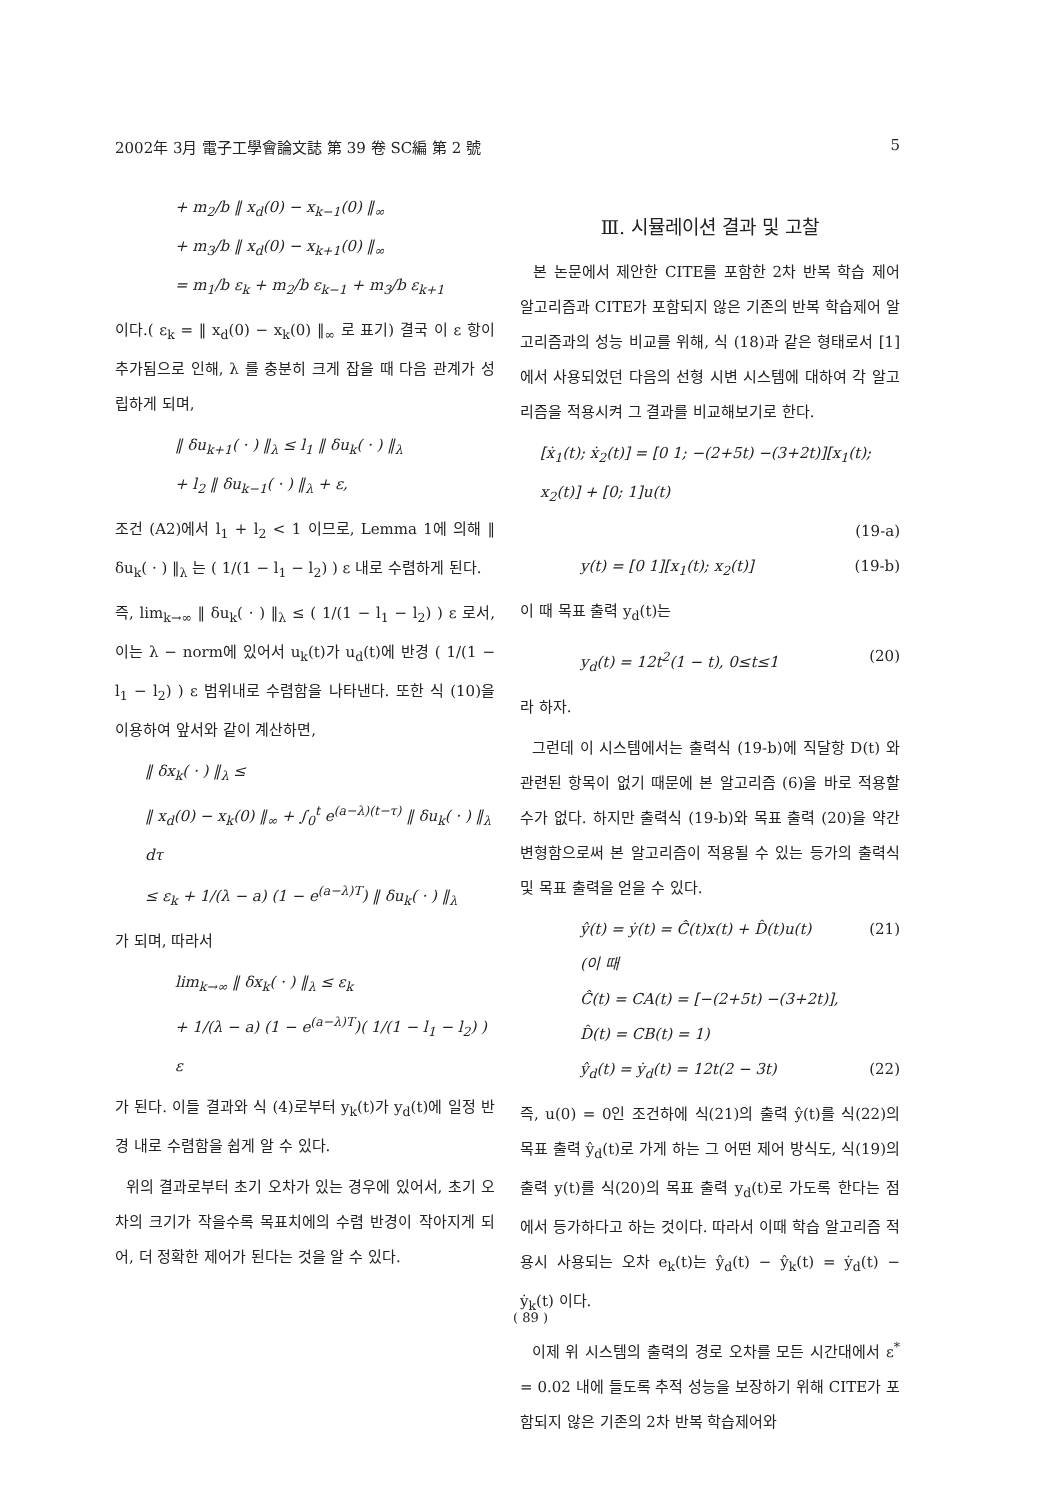2002年 3月 電子工學會論文誌 第 39 卷 SC編 第 2 號 5
+ m<sub>2</sub>/b ‖ x<sub>d</sub>(0) − x<sub>k−1</sub>(0) ‖<sub>∞</sub>
+ m<sub>3</sub>/b ‖ x<sub>d</sub>(0) − x<sub>k+1</sub>(0) ‖<sub>∞</sub>
= m<sub>1</sub>/b ε<sub>k</sub> + m<sub>2</sub>/b ε<sub>k−1</sub> + m<sub>3</sub>/b ε<sub>k+1</sub>
이다.( ε<sub>k</sub> = ‖ x<sub>d</sub>(0) − x<sub>k</sub>(0) ‖<sub>∞</sub> 로 표기) 결국 이 ε 항이 추가됨으로 인해, λ 를 충분히 크게 잡을 때 다음 관계가 성립하게 되며,
‖ δu<sub>k+1</sub>( · ) ‖<sub>λ</sub> ≤ l<sub>1</sub> ‖ δu<sub>k</sub>( · ) ‖<sub>λ</sub>
+ l<sub>2</sub> ‖ δu<sub>k−1</sub>( · ) ‖<sub>λ</sub> + ε,
조건 (A2)에서 l<sub>1</sub> + l<sub>2</sub> < 1 이므로, Lemma 1에 의해 ‖ δu<sub>k</sub>( · ) ‖<sub>λ</sub> 는 ( 1/(1 − l<sub>1</sub> − l<sub>2</sub>) ) ε 내로 수렴하게 된다.
즉, lim<sub>k→∞</sub> ‖ δu<sub>k</sub>( · ) ‖<sub>λ</sub> ≤ ( 1/(1 − l<sub>1</sub> − l<sub>2</sub>) ) ε 로서, 이는 λ − norm에 있어서 u<sub>k</sub>(t)가 u<sub>d</sub>(t)에 반경 ( 1/(1 − l<sub>1</sub> − l<sub>2</sub>) ) ε 범위내로 수렴함을 나타낸다. 또한 식 (10)을 이용하여 앞서와 같이 계산하면,
‖ δx<sub>k</sub>( · ) ‖<sub>λ</sub> ≤
‖ x<sub>d</sub>(0) − x<sub>k</sub>(0) ‖<sub>∞</sub> + ∫<sub>0</sub><sup>t</sup> e<sup>(a−λ)(t−τ)</sup> ‖ δu<sub>k</sub>( · ) ‖<sub>λ</sub> dτ
≤ ε<sub>k</sub> + 1/(λ − a) (1 − e<sup>(a−λ)T</sup>) ‖ δu<sub>k</sub>( · ) ‖<sub>λ</sub>
가 되며, 따라서
lim<sub>k→∞</sub> ‖ δx<sub>k</sub>( · ) ‖<sub>λ</sub> ≤ ε<sub>k</sub>
+ 1/(λ − a) (1 − e<sup>(a−λ)T</sup>)( 1/(1 − l<sub>1</sub> − l<sub>2</sub>) ) ε
가 된다. 이들 결과와 식 (4)로부터 y<sub>k</sub>(t)가 y<sub>d</sub>(t)에 일정 반경 내로 수렴함을 쉽게 알 수 있다.
위의 결과로부터 초기 오차가 있는 경우에 있어서, 초기 오차의 크기가 작을수록 목표치에의 수렴 반경이 작아지게 되어, 더 정확한 제어가 된다는 것을 알 수 있다.
Ⅲ. 시뮬레이션 결과 및 고찰
본 논문에서 제안한 CITE를 포함한 2차 반복 학습 제어 알고리즘과 CITE가 포함되지 않은 기존의 반복 학습제어 알고리즘과의 성능 비교를 위해, 식 (18)과 같은 형태로서 [1]에서 사용되었던 다음의 선형 시변 시스템에 대하여 각 알고리즘을 적용시켜 그 결과를 비교해보기로 한다.
[ẋ<sub>1</sub>(t); ẋ<sub>2</sub>(t)] = [0 1; −(2+5t) −(3+2t)][x<sub>1</sub>(t); x<sub>2</sub>(t)] + [0; 1]u(t)
(19-a)
y(t) = [0 1][x<sub>1</sub>(t); x<sub>2</sub>(t)] (19-b)
이 때 목표 출력 y<sub>d</sub>(t)는
y<sub>d</sub>(t) = 12t<sup>2</sup>(1 − t), 0≤t≤1 (20)
라 하자.
그런데 이 시스템에서는 출력식 (19-b)에 직달항 D(t) 와 관련된 항목이 없기 때문에 본 알고리즘 (6)을 바로 적용할 수가 없다. 하지만 출력식 (19-b)와 목표 출력 (20)을 약간 변형함으로써 본 알고리즘이 적용될 수 있는 등가의 출력식 및 목표 출력을 얻을 수 있다.
ŷ(t) = ẏ(t) = Ĉ(t)x(t) + D̂(t)u(t) (21)
(이 때
Ĉ(t) = CA(t) = [−(2+5t) −(3+2t)],
D̂(t) = CB(t) = 1)
ŷ<sub>d</sub>(t) = ẏ<sub>d</sub>(t) = 12t(2 − 3t) (22)
즉, u(0) = 0인 조건하에 식(21)의 출력 ŷ(t)를 식(22)의 목표 출력 ŷ<sub>d</sub>(t)로 가게 하는 그 어떤 제어 방식도, 식(19)의 출력 y(t)를 식(20)의 목표 출력 y<sub>d</sub>(t)로 가도록 한다는 점에서 등가하다고 하는 것이다. 따라서 이때 학습 알고리즘 적용시 사용되는 오차 e<sub>k</sub>(t)는 ŷ<sub>d</sub>(t) − ŷ<sub>k</sub>(t) = ẏ<sub>d</sub>(t) − ẏ<sub>k</sub>(t) 이다.
이제 위 시스템의 출력의 경로 오차를 모든 시간대에서 ε<sup>*</sup> = 0.02 내에 들도록 추적 성능을 보장하기 위해 CITE가 포함되지 않은 기존의 2차 반복 학습제어와
( 89 )